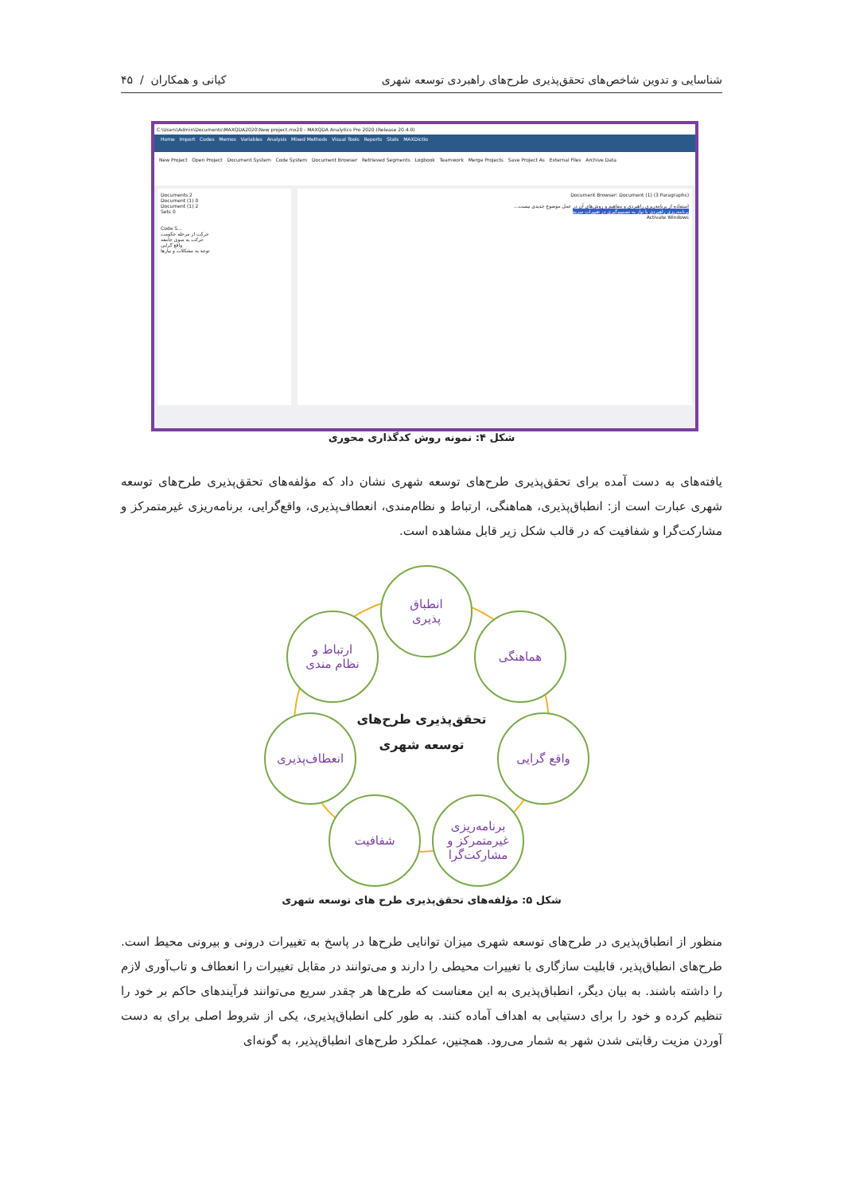شناسایی و تدوین شاخص‌های تحقق‌پذیری طرح‌های راهبردی توسعه شهری کیانی و همکاران / ۴۵
C:\Users\Admin\Documents\MAXQDA2020\New project.mx20 - MAXQDA Analytics Pro 2020 (Release 20.4.0)
Home Import Codes Memos Variables Analysis Mixed Methods Visual Tools Reports Stats MAXDictio
New Project Open Project Document System Code System Document Browser Retrieved Segments Logbook Teamwork Merge Projects Save Project As External Files Archive Data
Documents 2
Document (1) 0
Document (1) 2
Sets 0
Code S...
حرکت از مرحله حکومت
حرکت به سوی جامعه
واقع گرایی
توجه به مشکلات و نیازها
Document Browser: Document (1) (3 Paragraphs)
استفاده از برنامه‌ریزی راهبردی و مفاهیم و روش‌های آن در عمل موضوع جدیدی نیست...
برنامه‌ریزی راهبردی با نیاز به تصمیم‌گیری در تغییرات سریع
Activate Windows
شکل ۴: نمونه روش کدگذاری محوری
یافته‌های به دست آمده برای تحقق‌پذیری طرح‌های توسعه شهری نشان داد که مؤلفه‌های تحقق‌پذیری طرح‌های توسعه شهری عبارت است از: انطباق‌پذیری، هماهنگی، ارتباط و نظام‌مندی، انعطاف‌پذیری، واقع‌گرایی، برنامه‌ریزی غیرمتمرکز و مشارکت‌گرا و شفافیت که در قالب شکل زیر قابل مشاهده است.
انطباق
پذیری
ارتباط و
نظام مندی
هماهنگی
تحقق‌پذیری طرح‌های
توسعه شهری
انعطاف‌پذیری واقع گرایی
شفافیت
برنامه‌ریزی
غیرمتمرکز و
مشارکت‌گرا
شکل ۵: مؤلفه‌های تحقق‌پذیری طرح های توسعه شهری
منظور از انطباق‌پذیری در طرح‌های توسعه شهری میزان توانایی طرح‌ها در پاسخ به تغییرات درونی و بیرونی محیط است. طرح‌های انطباق‌پذیر، قابلیت سازگاری با تغییرات محیطی را دارند و می‌توانند در مقابل تغییرات را انعطاف و تاب‌آوری لازم را داشته باشند. به بیان دیگر، انطباق‌پذیری به این معناست که طرح‌ها هر چقدر سریع می‌توانند فرآیندهای حاکم بر خود را تنظیم کرده و خود را برای دستیابی به اهداف آماده کنند. به طور کلی انطباق‌پذیری، یکی از شروط اصلی برای به دست آوردن مزیت رقابتی شدن شهر به شمار می‌رود. همچنین، عملکرد طرح‌های انطباق‌پذیر، به گونه‌ای